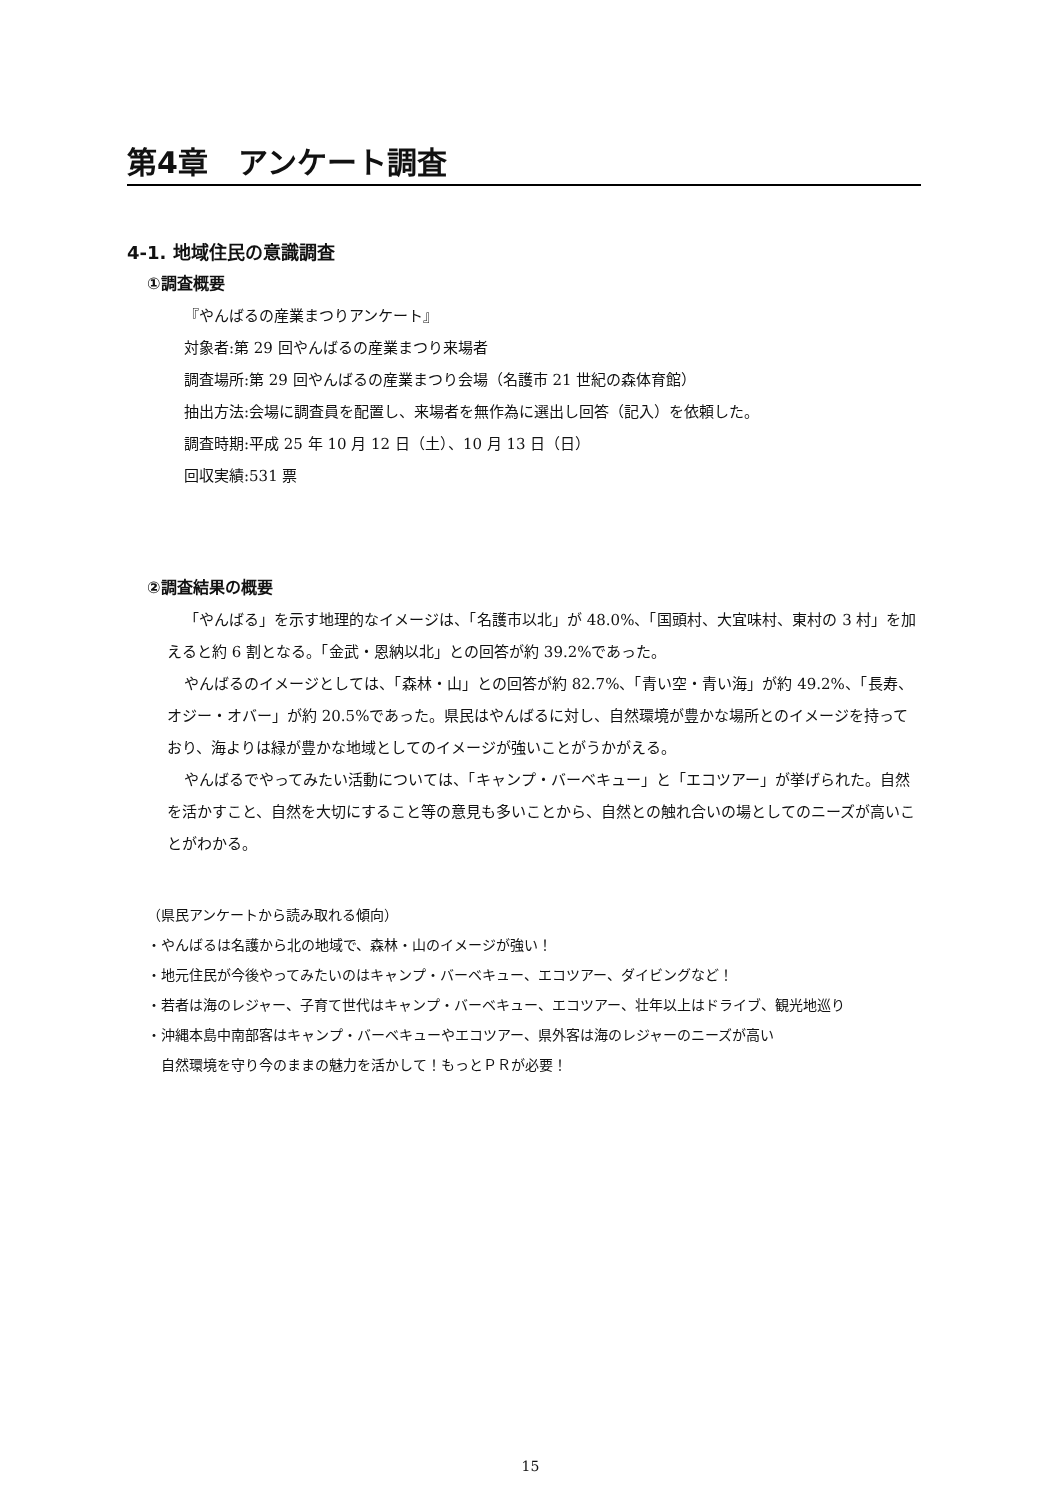第4章　アンケート調査
4-1. 地域住民の意識調査
①調査概要
『やんばるの産業まつりアンケート』
対象者:第 29 回やんばるの産業まつり来場者
調査場所:第 29 回やんばるの産業まつり会場（名護市 21 世紀の森体育館）
抽出方法:会場に調査員を配置し、来場者を無作為に選出し回答（記入）を依頼した。
調査時期:平成 25 年 10 月 12 日（土）、10 月 13 日（日）
回収実績:531 票
②調査結果の概要
「やんばる」を示す地理的なイメージは、「名護市以北」が 48.0%、「国頭村、大宜味村、東村の 3 村」を加えると約 6 割となる。「金武・恩納以北」との回答が約 39.2%であった。
やんばるのイメージとしては、「森林・山」との回答が約 82.7%、「青い空・青い海」が約 49.2%、「長寿、オジー・オバー」が約 20.5%であった。県民はやんばるに対し、自然環境が豊かな場所とのイメージを持っており、海よりは緑が豊かな地域としてのイメージが強いことがうかがえる。
やんばるでやってみたい活動については、「キャンプ・バーベキュー」と「エコツアー」が挙げられた。自然を活かすこと、自然を大切にすること等の意見も多いことから、自然との触れ合いの場としてのニーズが高いことがわかる。
（県民アンケートから読み取れる傾向）
・やんばるは名護から北の地域で、森林・山のイメージが強い！
・地元住民が今後やってみたいのはキャンプ・バーベキュー、エコツアー、ダイビングなど！
・若者は海のレジャー、子育て世代はキャンプ・バーベキュー、エコツアー、壮年以上はドライブ、観光地巡り
・沖縄本島中南部客はキャンプ・バーベキューやエコツアー、県外客は海のレジャーのニーズが高い
自然環境を守り今のままの魅力を活かして！もっとＰＲが必要！
15